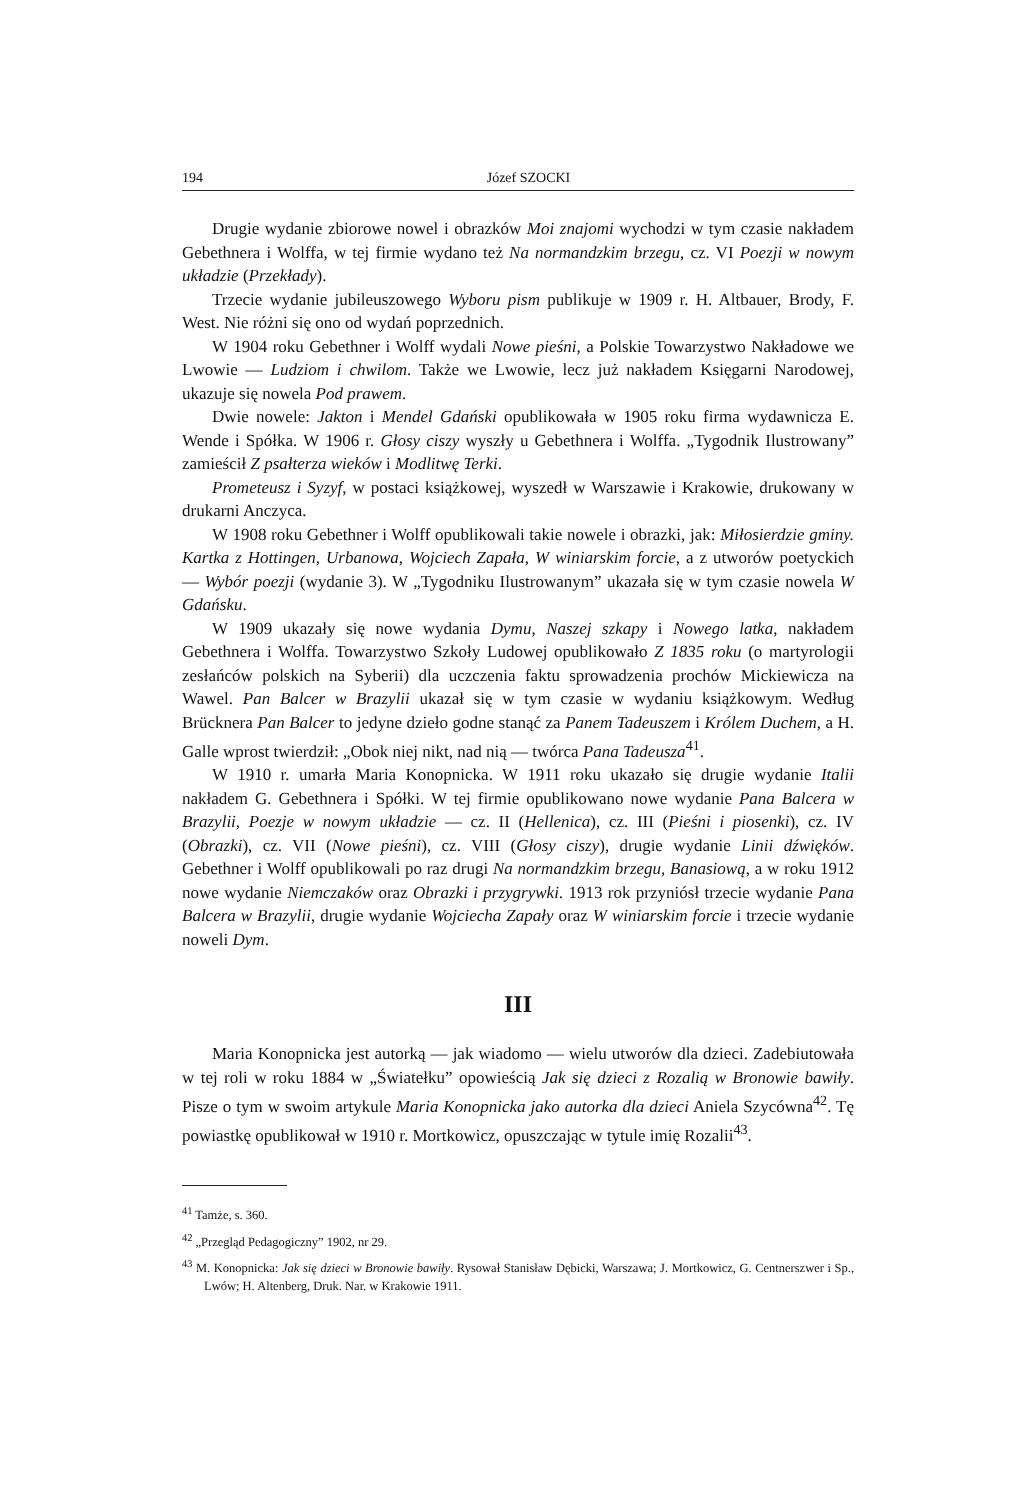194 Józef SZOCKI
Drugie wydanie zbiorowe nowel i obrazków Moi znajomi wychodzi w tym czasie nakładem Gebethnera i Wolffa, w tej firmie wydano też Na normandzkim brzegu, cz. VI Poezji w nowym układzie (Przekłady).
Trzecie wydanie jubileuszowego Wyboru pism publikuje w 1909 r. H. Altbauer, Brody, F. West. Nie różni się ono od wydań poprzednich.
W 1904 roku Gebethner i Wolff wydali Nowe pieśni, a Polskie Towarzystwo Nakładowe we Lwowie — Ludziom i chwilom. Także we Lwowie, lecz już nakładem Księgarni Narodowej, ukazuje się nowela Pod prawem.
Dwie nowele: Jakton i Mendel Gdański opublikowała w 1905 roku firma wydawnicza E. Wende i Spółka. W 1906 r. Głosy ciszy wyszły u Gebethnera i Wolffa. „Tygodnik Ilustrowany” zamieścił Z psałterza wieków i Modlitwę Terki.
Prometeusz i Syzyf, w postaci książkowej, wyszedł w Warszawie i Krakowie, drukowany w drukarni Anczyca.
W 1908 roku Gebethner i Wolff opublikowali takie nowele i obrazki, jak: Miłosierdzie gminy. Kartka z Hottingen, Urbanowa, Wojciech Zapała, W winiarskim forcie, a z utworów poetyckich — Wybór poezji (wydanie 3). W „Tygodniku Ilustrowanym” ukazała się w tym czasie nowela W Gdańsku.
W 1909 ukazały się nowe wydania Dymu, Naszej szkapy i Nowego latka, nakładem Gebethnera i Wolffa. Towarzystwo Szkoły Ludowej opublikowało Z 1835 roku (o martyrologii zesłańców polskich na Syberii) dla uczczenia faktu sprowadzenia prochów Mickiewicza na Wawel. Pan Balcer w Brazylii ukazał się w tym czasie w wydaniu książkowym. Według Brücknera Pan Balcer to jedyne dzieło godne stanąć za Panem Tadeuszem i Królem Duchem, a H. Galle wprost twierdził: „Obok niej nikt, nad nią — twórca Pana Tadeusza<sup>41</sup>.
W 1910 r. umarła Maria Konopnicka. W 1911 roku ukazało się drugie wydanie Italii nakładem G. Gebethnera i Spółki. W tej firmie opublikowano nowe wydanie Pana Balcera w Brazylii, Poezje w nowym układzie — cz. II (Hellenica), cz. III (Pieśni i piosenki), cz. IV (Obrazki), cz. VII (Nowe pieśni), cz. VIII (Głosy ciszy), drugie wydanie Linii dźwięków. Gebethner i Wolff opublikowali po raz drugi Na normandzkim brzegu, Banasiową, a w roku 1912 nowe wydanie Niemczaków oraz Obrazki i przygrywki. 1913 rok przyniósł trzecie wydanie Pana Balcera w Brazylii, drugie wydanie Wojciecha Zapały oraz W winiarskim forcie i trzecie wydanie noweli Dym.
III
Maria Konopnicka jest autorką — jak wiadomo — wielu utworów dla dzieci. Zadebiutowała w tej roli w roku 1884 w „Światełku” opowieścią Jak się dzieci z Rozalią w Bronowie bawiły. Pisze o tym w swoim artykule Maria Konopnicka jako autorka dla dzieci Aniela Szycówna<sup>42</sup>. Tę powiastkę opublikował w 1910 r. Mortkowicz, opuszczając w tytule imię Rozalii<sup>43</sup>.
<sup>41</sup> Tamże, s. 360.
<sup>42</sup> „Przegląd Pedagogiczny” 1902, nr 29.
<sup>43</sup> M. Konopnicka: Jak się dzieci w Bronowie bawiły. Rysował Stanisław Dębicki, Warszawa; J. Mortkowicz, G. Centnerszwer i Sp., Lwów; H. Altenberg, Druk. Nar. w Krakowie 1911.